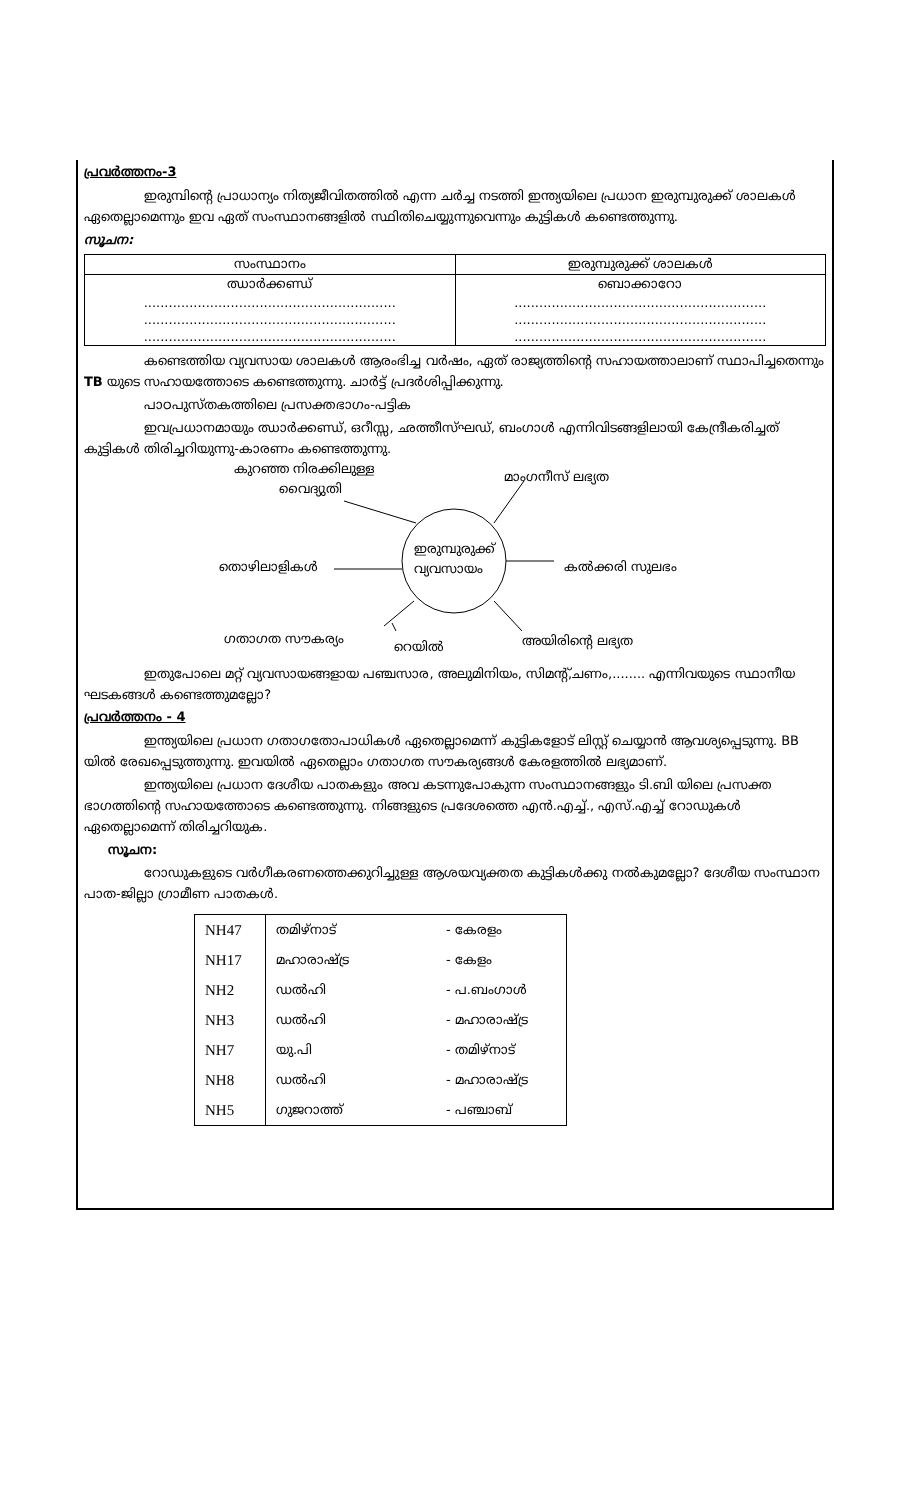പ്രവർത്തനം-3
ഇരുമ്പിന്റെ പ്രാധാന്യം നിത്യജീവിതത്തിൽ എന്ന ചർച്ച നടത്തി ഇന്ത്യയിലെ പ്രധാന ഇരുമ്പുരുക്ക് ശാലകൾ ഏതെല്ലാമെന്നും ഇവ ഏത് സംസ്ഥാനങ്ങളിൽ സ്ഥിതിചെയ്യുന്നുവെന്നും കുട്ടികൾ കണ്ടെത്തുന്നു.
സൂചന:
| സംസ്ഥാനം | ഇരുമ്പുരുക്ക് ശാലകൾ |
| --- | --- |
| ഝാർക്കണ്ഡ് | ബൊക്കാറോ |
| ............................................................. | ............................................................. |
| ............................................................. | ............................................................. |
| ............................................................. | ............................................................. |
കണ്ടെത്തിയ വ്യവസായ ശാലകൾ ആരംഭിച്ച വർഷം, ഏത് രാജ്യത്തിന്റെ സഹായത്താലാണ് സ്ഥാപിച്ചതെന്നും TB യുടെ സഹായത്തോടെ കണ്ടെത്തുന്നു. ചാർട്ട് പ്രദർശിപ്പിക്കുന്നു.
പാഠപുസ്തകത്തിലെ പ്രസക്തഭാഗം-പട്ടിക
ഇവപ്രധാനമായും ഝാർക്കണ്ഡ്, ഒറീസ്സ, ഛത്തീസ്ഘഡ്, ബംഗാൾ എന്നിവിടങ്ങളിലായി കേന്ദ്രീകരിച്ചത് കുട്ടികൾ തിരിച്ചറിയുന്നു-കാരണം കണ്ടെത്തുന്നു.
കുറഞ്ഞ നിരക്കിലുള്ള
വൈദ്യുതി
മാംഗനീസ് ലഭ്യത
ഇരുമ്പുരുക്ക്
വ്യവസായം തൊഴിലാളികൾ കൽക്കരി സുലഭം
ഗതാഗത സൗകര്യം
റെയിൽ അയിരിന്റെ ലഭ്യത
ഇതുപോലെ മറ്റ് വ്യവസായങ്ങളായ പഞ്ചസാര, അലുമിനിയം, സിമന്റ്,ചണം,........ എന്നിവയുടെ സ്ഥാനീയ ഘടകങ്ങൾ കണ്ടെത്തുമല്ലോ?
പ്രവർത്തനം - 4
ഇന്ത്യയിലെ പ്രധാന ഗതാഗതോപാധികൾ ഏതെല്ലാമെന്ന് കുട്ടികളോട് ലിസ്റ്റ് ചെയ്യാൻ ആവശ്യപ്പെടുന്നു. BB യിൽ രേഖപ്പെടുത്തുന്നു. ഇവയിൽ ഏതെല്ലാം ഗതാഗത സൗകര്യങ്ങൾ കേരളത്തിൽ ലഭ്യമാണ്.
ഇന്ത്യയിലെ പ്രധാന ദേശീയ പാതകളും അവ കടന്നുപോകുന്ന സംസ്ഥാനങ്ങളും ടി.ബി യിലെ പ്രസക്ത ഭാഗത്തിന്റെ സഹായത്തോടെ കണ്ടെത്തുന്നു. നിങ്ങളുടെ പ്രദേശത്തെ എൻ.എച്ച്., എസ്.എച്ച് റോഡുകൾ ഏതെല്ലാമെന്ന് തിരിച്ചറിയുക.
സൂചന:
റോഡുകളുടെ വർഗീകരണത്തെക്കുറിച്ചുള്ള ആശയവ്യക്തത കുട്ടികൾക്കു നൽകുമല്ലോ? ദേശീയ സംസ്ഥാന പാത-ജില്ലാ ഗ്രാമീണ പാതകൾ.
| NH47 | തമിഴ്നാട് | - കേരളം |
| NH17 | മഹാരാഷ്ട്ര | - കേളം |
| NH2 | ഡൽഹി | - പ.ബംഗാൾ |
| NH3 | ഡൽഹി | - മഹാരാഷ്ട്ര |
| NH7 | യു.പി | - തമിഴ്നാട് |
| NH8 | ഡൽഹി | - മഹാരാഷ്ട്ര |
| NH5 | ഗുജറാത്ത് | - പഞ്ചാബ് |